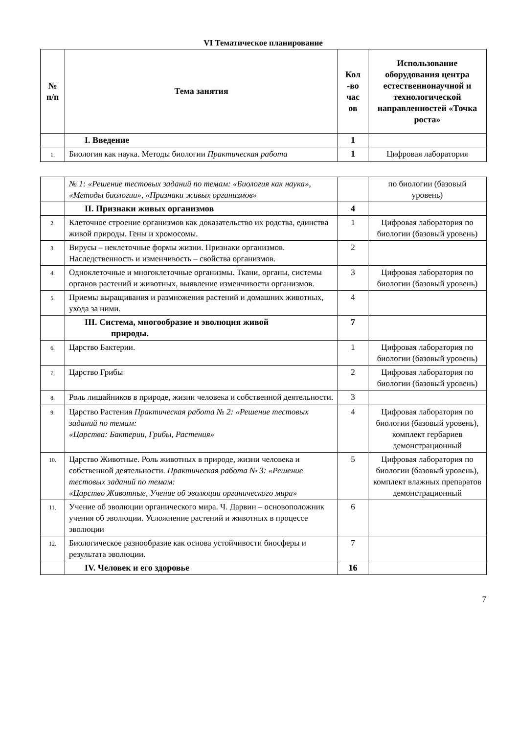VI Тематическое планирование
| № п/п | Тема занятия | Кол -во час ов | Использование оборудования центра естественнонаучной и технологической направленностей «Точка роста» |
| --- | --- | --- | --- |
| | I. Введение | 1 | |
| 1. | Биология как наука. Методы биологии Практическая работа | 1 | Цифровая лаборатория |
| | № 1: «Решение тестовых заданий по темам: «Биология как наука», «Методы биологии», «Признаки живых организмов» | | по биологии (базовый уровень) |
| | II. Признаки живых организмов | 4 | |
| 2. | Клеточное строение организмов как доказательство их родства, единства живой природы. Гены и хромосомы. | 1 | Цифровая лаборатория по биологии (базовый уровень) |
| 3. | Вирусы – неклеточные формы жизни. Признаки организмов. Наследственность и изменчивость – свойства организмов. | 2 | |
| 4. | Одноклеточные и многоклеточные организмы. Ткани, органы, системы органов растений и животных, выявление изменчивости организмов. | 3 | Цифровая лаборатория по биологии (базовый уровень) |
| 5. | Приемы выращивания и размножения растений и домашних животных, ухода за ними. | 4 | |
| | III. Система, многообразие и эволюция живой природы. | 7 | |
| 6. | Царство Бактерии. | 1 | Цифровая лаборатория по биологии (базовый уровень) |
| 7. | Царство Грибы | 2 | Цифровая лаборатория по биологии (базовый уровень) |
| 8. | Роль лишайников в природе, жизни человека и собственной деятельности. | 3 | |
| 9. | Царство Растения Практическая работа № 2: «Решение тестовых заданий по темам: «Царства: Бактерии, Грибы, Растения» | 4 | Цифровая лаборатория по биологии (базовый уровень), комплект гербариев демонстрационный |
| 10. | Царство Животные. Роль животных в природе, жизни человека и собственной деятельности. Практическая работа № 3: «Решение тестовых заданий по темам: «Царство Животные, Учение об эволюции органического мира» | 5 | Цифровая лаборатория по биологии (базовый уровень), комплект влажных препаратов демонстрационный |
| 11. | Учение об эволюции органического мира. Ч. Дарвин – основоположник учения об эволюции. Усложнение растений и животных в процессе эволюции | 6 | |
| 12. | Биологическое разнообразие как основа устойчивости биосферы и результата эволюции. | 7 | |
| | IV. Человек и его здоровье | 16 | |
7